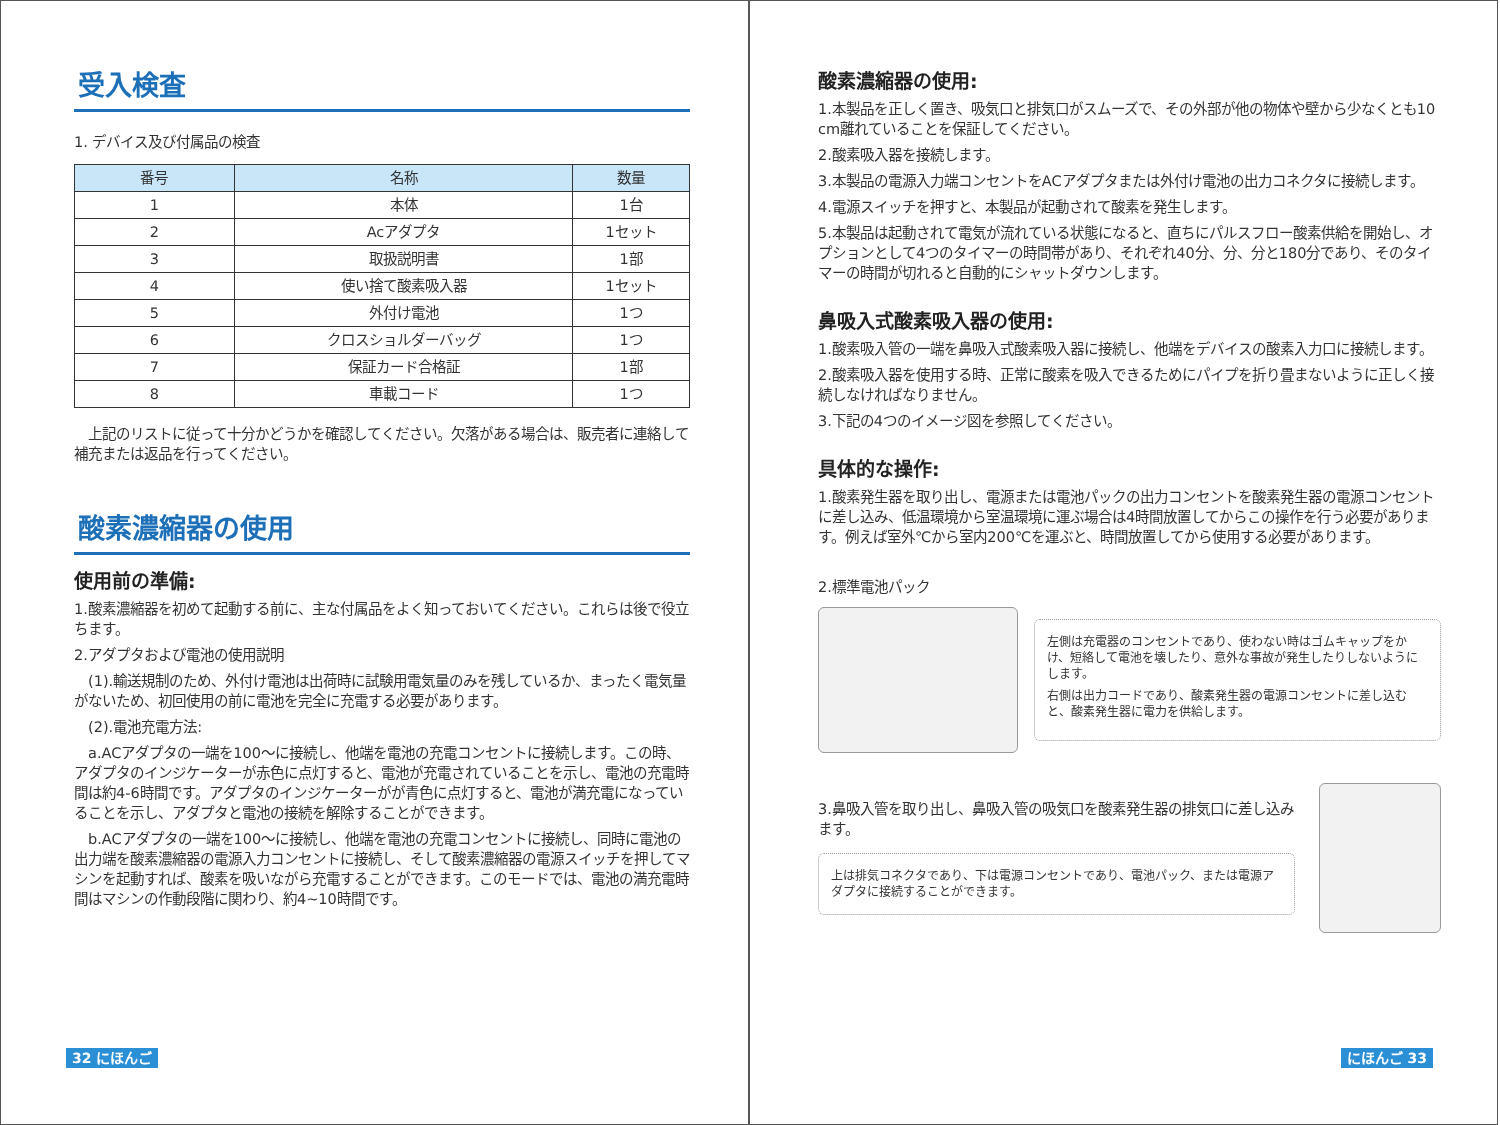受入検査
1. デバイス及び付属品の検査
| 番号 | 名称 | 数量 |
| --- | --- | --- |
| 1 | 本体 | 1台 |
| 2 | Acアダプタ | 1セット |
| 3 | 取扱説明書 | 1部 |
| 4 | 使い捨て酸素吸入器 | 1セット |
| 5 | 外付け電池 | 1つ |
| 6 | クロスショルダーバッグ | 1つ |
| 7 | 保証カード合格証 | 1部 |
| 8 | 車載コード | 1つ |
　上記のリストに従って十分かどうかを確認してください。欠落がある場合は、販売者に連絡して補充または返品を行ってください。
酸素濃縮器の使用
使用前の準備:
1.酸素濃縮器を初めて起動する前に、主な付属品をよく知っておいてください。これらは後で役立ちます。
2.アダプタおよび電池の使用説明
　(1).輸送規制のため、外付け電池は出荷時に試験用電気量のみを残しているか、まったく電気量がないため、初回使用の前に電池を完全に充電する必要があります。
　(2).電池充電方法:
　a.ACアダプタの一端を100～に接続し、他端を電池の充電コンセントに接続します。この時、アダプタのインジケーターが赤色に点灯すると、電池が充電されていることを示し、電池の充電時間は約4-6時間です。アダプタのインジケーターがが青色に点灯すると、電池が満充電になっていることを示し、アダプタと電池の接続を解除することができます。
　b.ACアダプタの一端を100～に接続し、他端を電池の充電コンセントに接続し、同時に電池の出力端を酸素濃縮器の電源入力コンセントに接続し、そして酸素濃縮器の電源スイッチを押してマシンを起動すれば、酸素を吸いながら充電することができます。このモードでは、電池の満充電時間はマシンの作動段階に関わり、約4~10時間です。
32 にほんご
酸素濃縮器の使用:
1.本製品を正しく置き、吸気口と排気口がスムーズで、その外部が他の物体や壁から少なくとも10 cm離れていることを保証してください。
2.酸素吸入器を接続します。
3.本製品の電源入力端コンセントをACアダプタまたは外付け電池の出力コネクタに接続します。
4.電源スイッチを押すと、本製品が起動されて酸素を発生します。
5.本製品は起動されて電気が流れている状態になると、直ちにパルスフロー酸素供給を開始し、オプションとして4つのタイマーの時間帯があり、それぞれ40分、分、分と180分であり、そのタイマーの時間が切れると自動的にシャットダウンします。
鼻吸入式酸素吸入器の使用:
1.酸素吸入管の一端を鼻吸入式酸素吸入器に接続し、他端をデバイスの酸素入力口に接続します。
2.酸素吸入器を使用する時、正常に酸素を吸入できるためにパイプを折り畳まないように正しく接続しなければなりません。
3.下記の4つのイメージ図を参照してください。
具体的な操作:
1.酸素発生器を取り出し、電源または電池パックの出力コンセントを酸素発生器の電源コンセントに差し込み、低温環境から室温環境に運ぶ場合は4時間放置してからこの操作を行う必要があります。例えば室外℃から室内200℃を運ぶと、時間放置してから使用する必要があります。
2.標準電池パック
左側は充電器のコンセントであり、使わない時はゴムキャップをかけ、短絡して電池を壊したり、意外な事故が発生したりしないようにします。
右側は出力コードであり、酸素発生器の電源コンセントに差し込むと、酸素発生器に電力を供給します。
3.鼻吸入管を取り出し、鼻吸入管の吸気口を酸素発生器の排気口に差し込みます。
上は排気コネクタであり、下は電源コンセントであり、電池パック、または電源アダプタに接続することができます。
にほんご 33